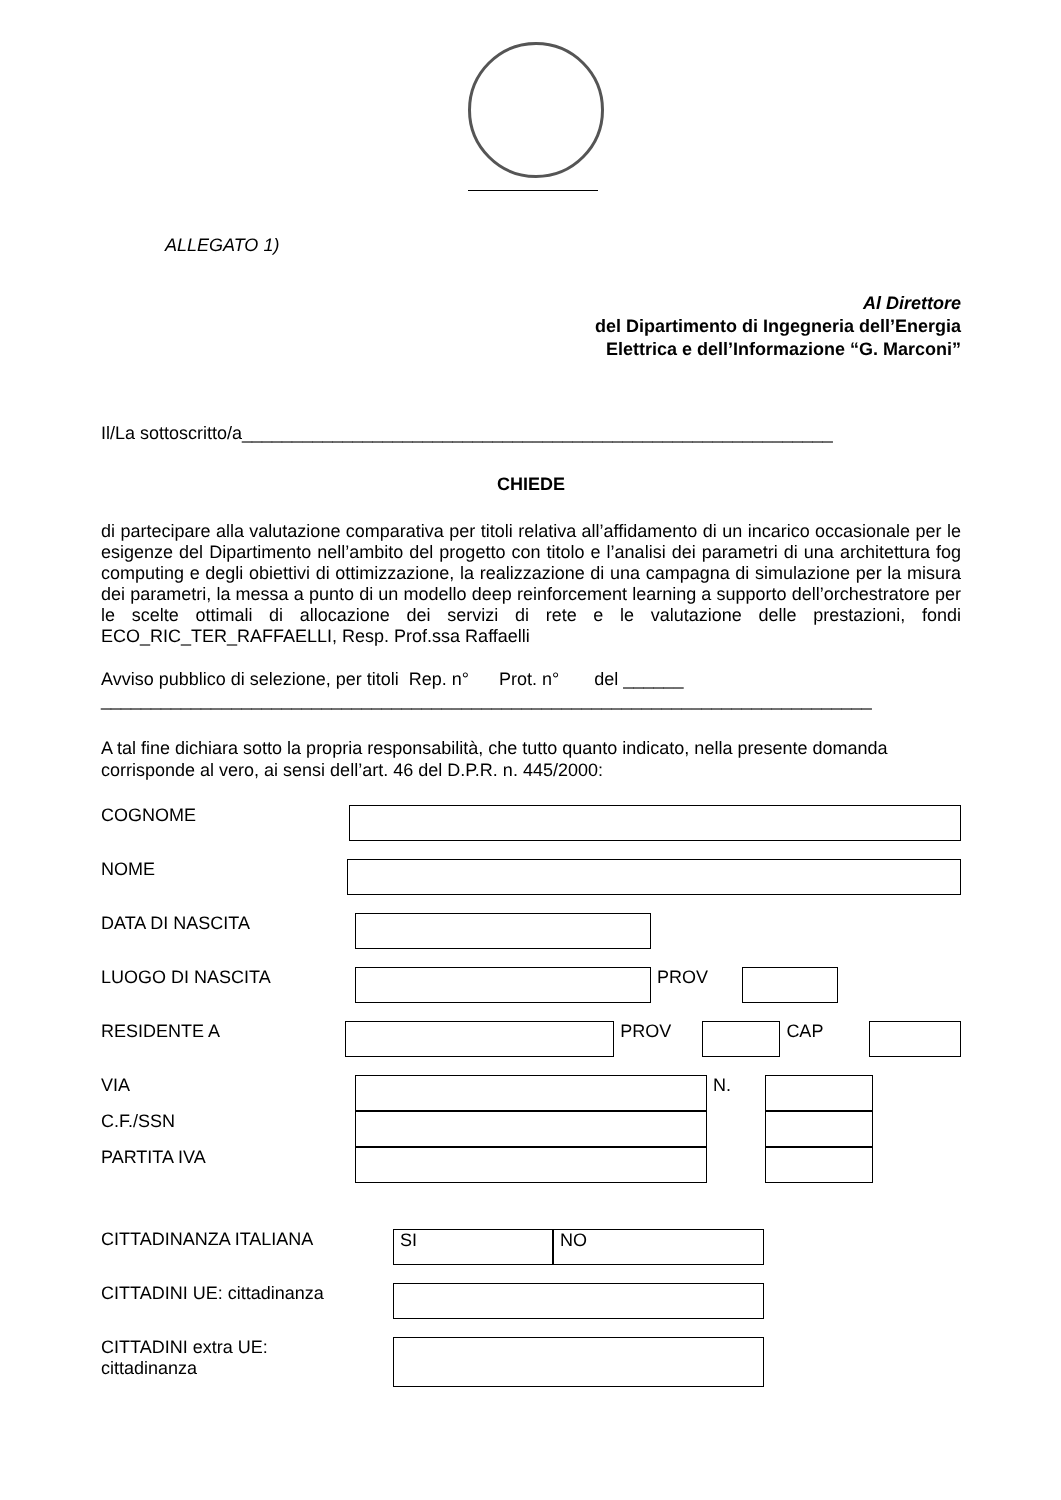ALLEGATO 1)
Al Direttore
del Dipartimento di Ingegneria dell’Energia
Elettrica e dell’Informazione “G. Marconi”
Il/La sottoscritto/a___________________________________________________________
CHIEDE
di partecipare alla valutazione comparativa per titoli relativa all’affidamento di un incarico occasionale per le esigenze del Dipartimento nell’ambito del progetto con titolo e l’analisi dei parametri di una architettura fog computing e degli obiettivi di ottimizzazione, la realizzazione di una campagna di simulazione per la misura dei parametri, la messa a punto di un modello deep reinforcement learning a supporto dell’orchestratore per le scelte ottimali di allocazione dei servizi di rete e le valutazione delle prestazioni, fondi ECO_RIC_TER_RAFFAELLI, Resp. Prof.ssa Raffaelli
Avviso pubblico di selezione, per titoli Rep. n° Prot. n° del ______
_____________________________________________________________________________
A tal fine dichiara sotto la propria responsabilità, che tutto quanto indicato, nella presente domanda corrisponde al vero, ai sensi dell’art. 46 del D.P.R. n. 445/2000:
COGNOME
NOME
DATA DI NASCITA
LUOGO DI NASCITA PROV
RESIDENTE A PROV CAP
VIA N.
C.F./SSN
PARTITA IVA
CITTADINANZA ITALIANA
SI NO
CITTADINI UE: cittadinanza
CITTADINI extra UE:
cittadinanza